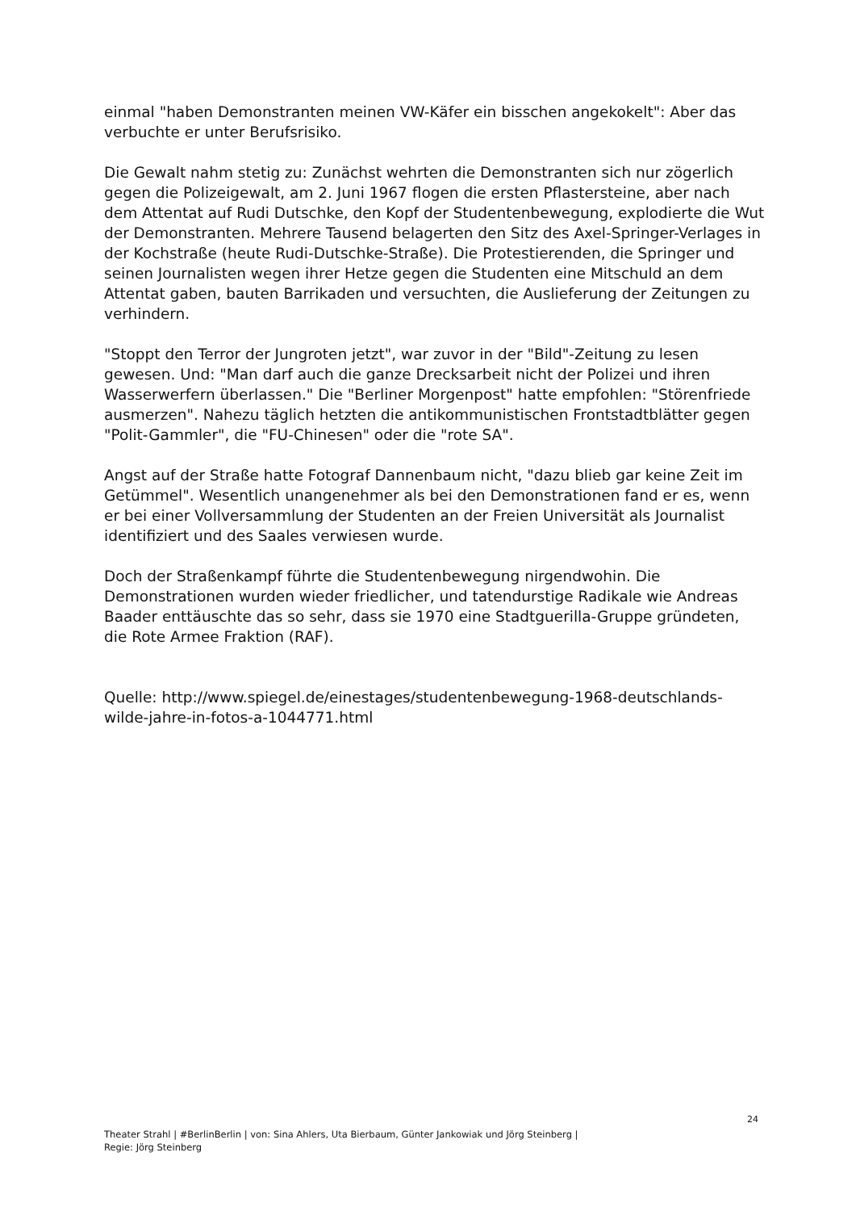einmal "haben Demonstranten meinen VW-Käfer ein bisschen angekokelt": Aber das verbuchte er unter Berufsrisiko.
Die Gewalt nahm stetig zu: Zunächst wehrten die Demonstranten sich nur zögerlich gegen die Polizeigewalt, am 2. Juni 1967 flogen die ersten Pflastersteine, aber nach dem Attentat auf Rudi Dutschke, den Kopf der Studentenbewegung, explodierte die Wut der Demonstranten. Mehrere Tausend belagerten den Sitz des Axel-Springer-Verlages in der Kochstraße (heute Rudi-Dutschke-Straße). Die Protestierenden, die Springer und seinen Journalisten wegen ihrer Hetze gegen die Studenten eine Mitschuld an dem Attentat gaben, bauten Barrikaden und versuchten, die Auslieferung der Zeitungen zu verhindern.
"Stoppt den Terror der Jungroten jetzt", war zuvor in der "Bild"-Zeitung zu lesen gewesen. Und: "Man darf auch die ganze Drecksarbeit nicht der Polizei und ihren Wasserwerfern überlassen." Die "Berliner Morgenpost" hatte empfohlen: "Störenfriede ausmerzen". Nahezu täglich hetzten die antikommunistischen Frontstadtblätter gegen "Polit-Gammler", die "FU-Chinesen" oder die "rote SA".
Angst auf der Straße hatte Fotograf Dannenbaum nicht, "dazu blieb gar keine Zeit im Getümmel". Wesentlich unangenehmer als bei den Demonstrationen fand er es, wenn er bei einer Vollversammlung der Studenten an der Freien Universität als Journalist identifiziert und des Saales verwiesen wurde.
Doch der Straßenkampf führte die Studentenbewegung nirgendwohin. Die Demonstrationen wurden wieder friedlicher, und tatendurstige Radikale wie Andreas Baader enttäuschte das so sehr, dass sie 1970 eine Stadtguerilla-Gruppe gründeten, die Rote Armee Fraktion (RAF).
Quelle: http://www.spiegel.de/einestages/studentenbewegung-1968-deutschlands-wilde-jahre-in-fotos-a-1044771.html
24
Theater Strahl | #BerlinBerlin | von: Sina Ahlers, Uta Bierbaum, Günter Jankowiak und Jörg Steinberg |
Regie: Jörg Steinberg